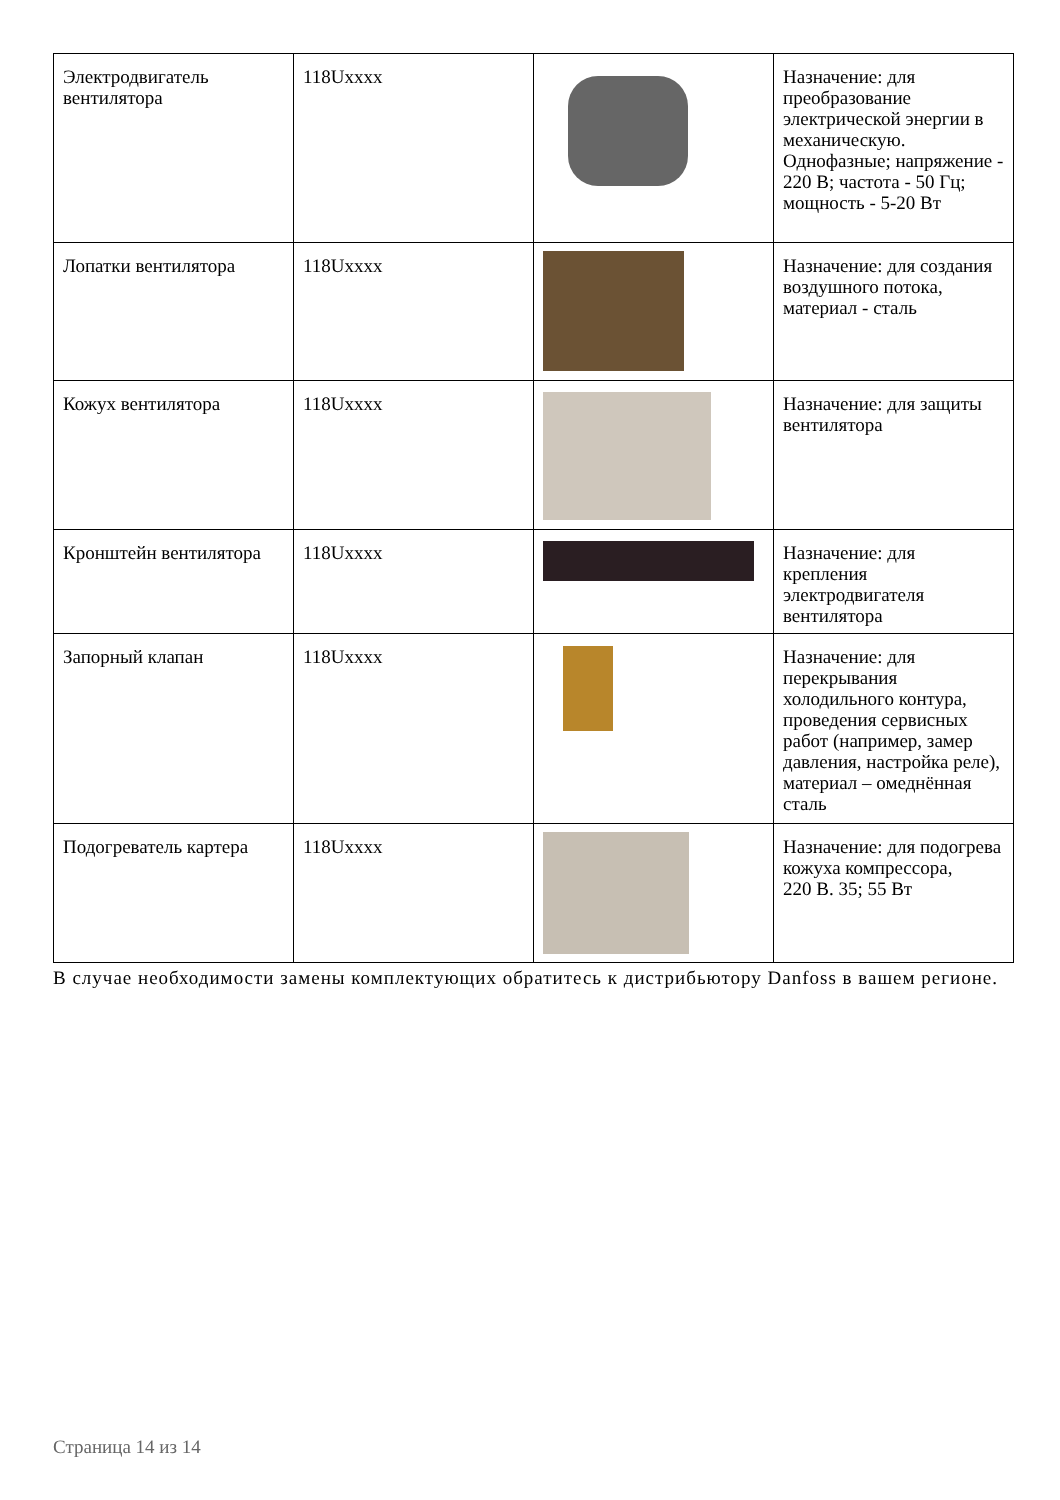| Электродвигатель вентилятора | 118Uxxxx | | Назначение: для преобразование электрической энергии в механическую. Однофазные; напряжение - 220 В; частота - 50 Гц; мощность - 5-20 Вт |
| Лопатки вентилятора | 118Uxxxx | | Назначение: для создания воздушного потока, материал - сталь |
| Кожух вентилятора | 118Uxxxx | | Назначение: для защиты вентилятора |
| Кронштейн вентилятора | 118Uxxxx | | Назначение: для крепления электродвигателя вентилятора |
| Запорный клапан | 118Uxxxx | | Назначение: для перекрывания холодильного контура, проведения сервисных работ (например, замер давления, настройка реле), материал – омеднённая сталь |
| Подогреватель картера | 118Uxxxx | | Назначение: для подогрева кожуха компрессора, 220 В. 35; 55 Вт |
В случае необходимости замены комплектующих обратитесь к дистрибьютору Danfoss в вашем регионе.
Страница 14 из 14